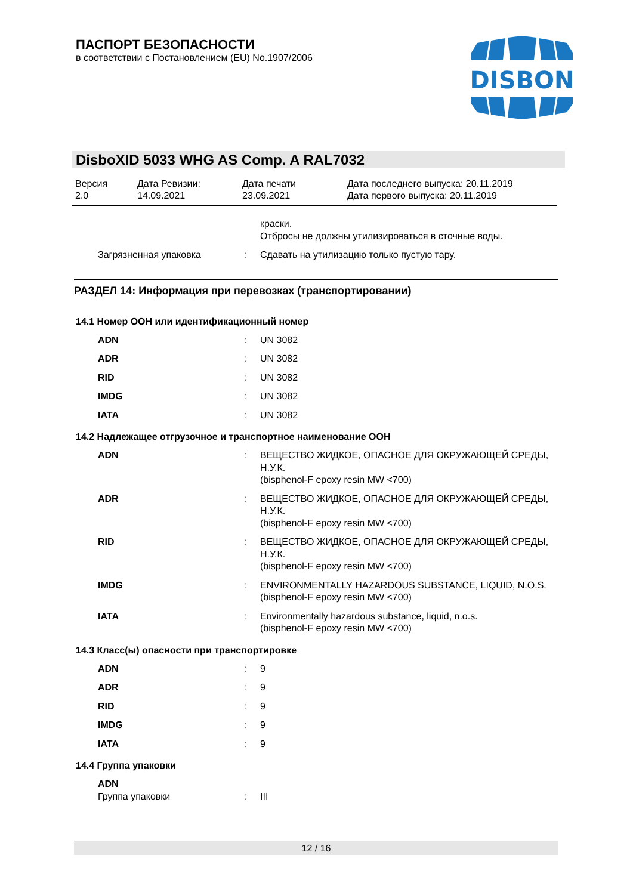ПАСПОРТ БЕЗОПАСНОСТИ
в соответствии с Постановлением (EU) No.1907/2006
DISBON
DisboXID 5033 WHG AS Comp. A RAL7032
| Версия 2.0 | Дата Ревизии: 14.09.2021 | Дата печати 23.09.2021 | Дата последнего выпуска: 20.11.2019 Дата первого выпуска: 20.11.2019 |
| | | краски. Отбросы не должны утилизироваться в сточные воды. |
| Загрязненная упаковка | : | Сдавать на утилизацию только пустую тару. |
РАЗДЕЛ 14: Информация при перевозках (транспортировании)
14.1 Номер ООН или идентификационный номер
| ADN | : | UN 3082 |
| ADR | : | UN 3082 |
| RID | : | UN 3082 |
| IMDG | : | UN 3082 |
| IATA | : | UN 3082 |
14.2 Надлежащее отгрузочное и транспортное наименование ООН
| ADN | : | ВЕЩЕСТВО ЖИДКОЕ, ОПАСНОЕ ДЛЯ ОКРУЖАЮЩЕЙ СРЕДЫ, Н.У.К. (bisphenol-F epoxy resin MW <700) |
| ADR | : | ВЕЩЕСТВО ЖИДКОЕ, ОПАСНОЕ ДЛЯ ОКРУЖАЮЩЕЙ СРЕДЫ, Н.У.К. (bisphenol-F epoxy resin MW <700) |
| RID | : | ВЕЩЕСТВО ЖИДКОЕ, ОПАСНОЕ ДЛЯ ОКРУЖАЮЩЕЙ СРЕДЫ, Н.У.К. (bisphenol-F epoxy resin MW <700) |
| IMDG | : | ENVIRONMENTALLY HAZARDOUS SUBSTANCE, LIQUID, N.O.S. (bisphenol-F epoxy resin MW <700) |
| IATA | : | Environmentally hazardous substance, liquid, n.o.s. (bisphenol-F epoxy resin MW <700) |
14.3 Класс(ы) опасности при транспортировке
| ADN | : | 9 |
| ADR | : | 9 |
| RID | : | 9 |
| IMDG | : | 9 |
| IATA | : | 9 |
14.4 Группа упаковки
| ADN | | |
| Группа упаковки | : | III |
12 / 16